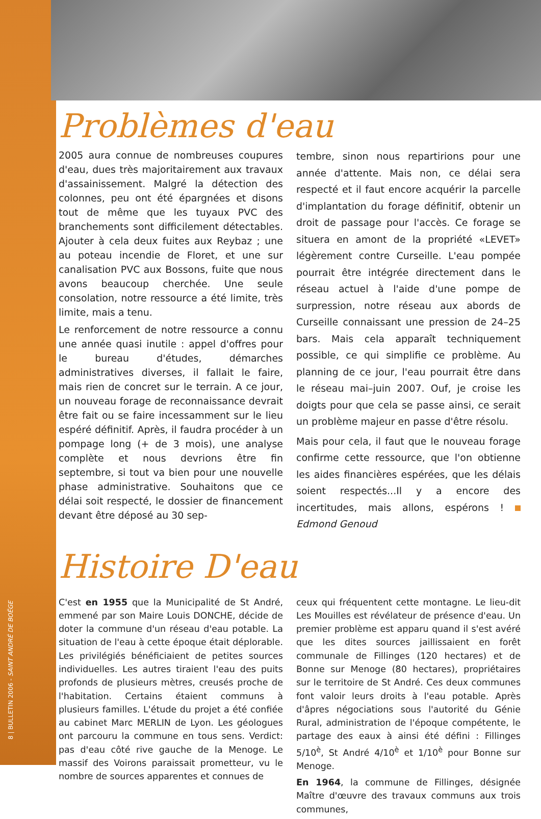8 | BULLETIN 2006 - SAINT ANDRÉ DE BOËGE
Problèmes d'eau
2005 aura connue de nombreuses coupures d'eau, dues très majoritairement aux travaux d'assainissement. Malgré la détection des colonnes, peu ont été épargnées et disons tout de même que les tuyaux PVC des branchements sont difficilement détectables. Ajouter à cela deux fuites aux Reybaz ; une au poteau incendie de Floret, et une sur canalisation PVC aux Bossons, fuite que nous avons beaucoup cherchée. Une seule consolation, notre ressource a été limite, très limite, mais a tenu.
Le renforcement de notre ressource a connu une année quasi inutile : appel d'offres pour le bureau d'études, démarches administratives diverses, il fallait le faire, mais rien de concret sur le terrain. A ce jour, un nouveau forage de reconnaissance devrait être fait ou se faire incessamment sur le lieu espéré définitif. Après, il faudra procéder à un pompage long (+ de 3 mois), une analyse complète et nous devrions être fin septembre, si tout va bien pour une nouvelle phase administrative. Souhaitons que ce délai soit respecté, le dossier de financement devant être déposé au 30 sep-
tembre, sinon nous repartirions pour une année d'attente. Mais non, ce délai sera respecté et il faut encore acquérir la parcelle d'implantation du forage définitif, obtenir un droit de passage pour l'accès. Ce forage se situera en amont de la propriété «LEVET» légèrement contre Curseille. L'eau pompée pourrait être intégrée directement dans le réseau actuel à l'aide d'une pompe de surpression, notre réseau aux abords de Curseille connaissant une pression de 24–25 bars. Mais cela apparaît techniquement possible, ce qui simplifie ce problème. Au planning de ce jour, l'eau pourrait être dans le réseau mai–juin 2007. Ouf, je croise les doigts pour que cela se passe ainsi, ce serait un problème majeur en passe d'être résolu.
Mais pour cela, il faut que le nouveau forage confirme cette ressource, que l'on obtienne les aides financières espérées, que les délais soient respectés...Il y a encore des incertitudes, mais allons, espérons ! Edmond Genoud
Histoire D'eau
C'est en 1955 que la Municipalité de St André, emmené par son Maire Louis DONCHE, décide de doter la commune d'un réseau d'eau potable. La situation de l'eau à cette époque était déplorable. Les privilégiés bénéficiaient de petites sources individuelles. Les autres tiraient l'eau des puits profonds de plusieurs mètres, creusés proche de l'habitation. Certains étaient communs à plusieurs familles. L'étude du projet a été confiée au cabinet Marc MERLIN de Lyon. Les géologues ont parcouru la commune en tous sens. Verdict: pas d'eau côté rive gauche de la Menoge. Le massif des Voirons paraissait prometteur, vu le nombre de sources apparentes et connues de
ceux qui fréquentent cette montagne. Le lieu-dit Les Mouilles est révélateur de présence d'eau. Un premier problème est apparu quand il s'est avéré que les dites sources jaillissaient en forêt communale de Fillinges (120 hectares) et de Bonne sur Menoge (80 hectares), propriétaires sur le territoire de St André. Ces deux communes font valoir leurs droits à l'eau potable. Après d'âpres négociations sous l'autorité du Génie Rural, administration de l'époque compétente, le partage des eaux à ainsi été défini : Fillinges 5/10<sup>è</sup>, St André 4/10<sup>è</sup> et 1/10<sup>è</sup> pour Bonne sur Menoge.
En 1964, la commune de Fillinges, désignée Maître d'œuvre des travaux communs aux trois communes,